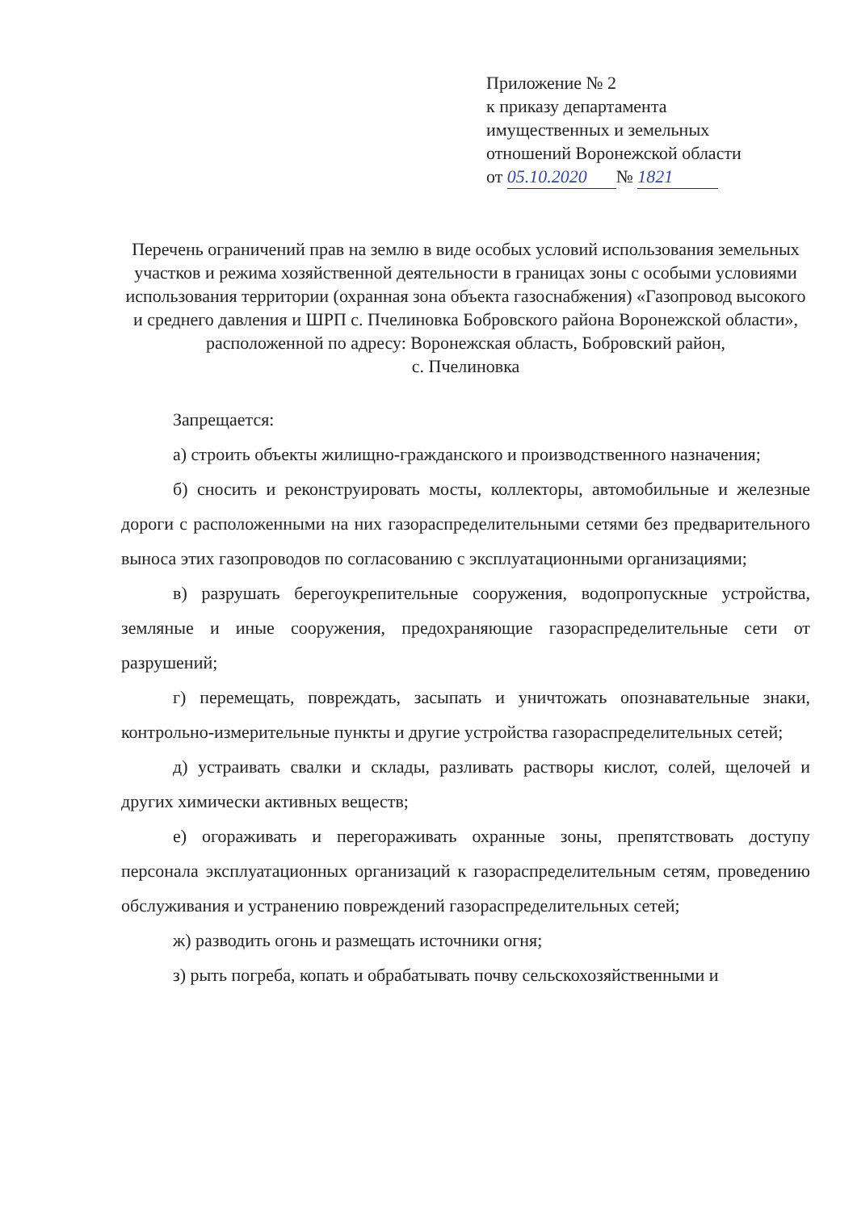Приложение № 2
к приказу департамента
имущественных и земельных
отношений Воронежской области
от 05.10.2020 № 1821
Перечень ограничений прав на землю в виде особых условий использования земельных участков и режима хозяйственной деятельности в границах зоны с особыми условиями использования территории (охранная зона объекта газоснабжения) «Газопровод высокого и среднего давления и ШРП с. Пчелиновка Бобровского района Воронежской области», расположенной по адресу: Воронежская область, Бобровский район,
с. Пчелиновка
Запрещается:
а) строить объекты жилищно-гражданского и производственного назначения;
б) сносить и реконструировать мосты, коллекторы, автомобильные и железные дороги с расположенными на них газораспределительными сетями без предварительного выноса этих газопроводов по согласованию с эксплуатационными организациями;
в) разрушать берегоукрепительные сооружения, водопропускные устройства, земляные и иные сооружения, предохраняющие газораспределительные сети от разрушений;
г) перемещать, повреждать, засыпать и уничтожать опознавательные знаки, контрольно-измерительные пункты и другие устройства газораспределительных сетей;
д) устраивать свалки и склады, разливать растворы кислот, солей, щелочей и других химически активных веществ;
е) огораживать и перегораживать охранные зоны, препятствовать доступу персонала эксплуатационных организаций к газораспределительным сетям, проведению обслуживания и устранению повреждений газораспределительных сетей;
ж) разводить огонь и размещать источники огня;
з) рыть погреба, копать и обрабатывать почву сельскохозяйственными и